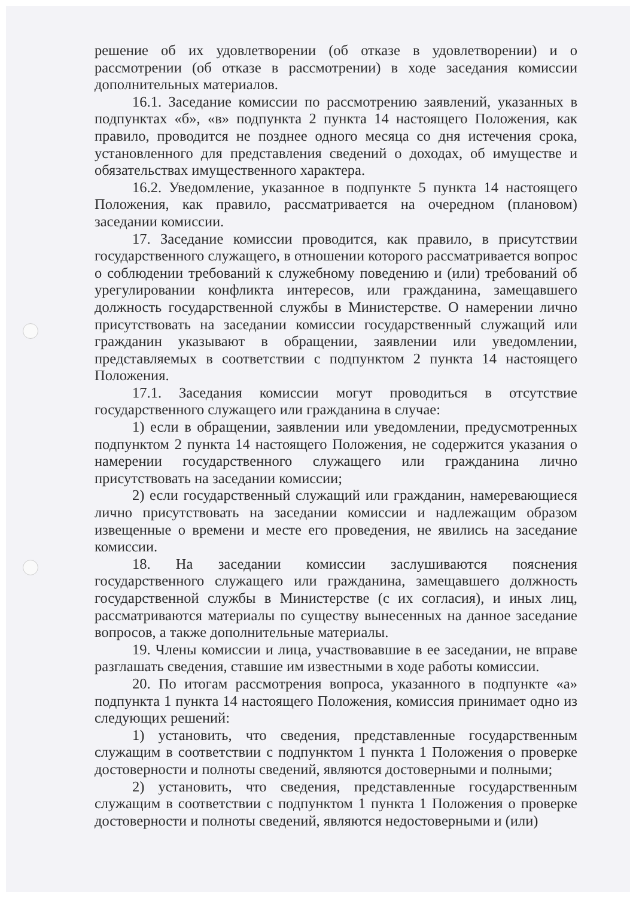решение об их удовлетворении (об отказе в удовлетворении) и о рассмотрении (об отказе в рассмотрении) в ходе заседания комиссии дополнительных материалов.
16.1. Заседание комиссии по рассмотрению заявлений, указанных в подпунктах «б», «в» подпункта 2 пункта 14 настоящего Положения, как правило, проводится не позднее одного месяца со дня истечения срока, установленного для представления сведений о доходах, об имуществе и обязательствах имущественного характера.
16.2. Уведомление, указанное в подпункте 5 пункта 14 настоящего Положения, как правило, рассматривается на очередном (плановом) заседании комиссии.
17. Заседание комиссии проводится, как правило, в присутствии государственного служащего, в отношении которого рассматривается вопрос о соблюдении требований к служебному поведению и (или) требований об урегулировании конфликта интересов, или гражданина, замещавшего должность государственной службы в Министерстве. О намерении лично присутствовать на заседании комиссии государственный служащий или гражданин указывают в обращении, заявлении или уведомлении, представляемых в соответствии с подпунктом 2 пункта 14 настоящего Положения.
17.1. Заседания комиссии могут проводиться в отсутствие государственного служащего или гражданина в случае:
1) если в обращении, заявлении или уведомлении, предусмотренных подпунктом 2 пункта 14 настоящего Положения, не содержится указания о намерении государственного служащего или гражданина лично присутствовать на заседании комиссии;
2) если государственный служащий или гражданин, намеревающиеся лично присутствовать на заседании комиссии и надлежащим образом извещенные о времени и месте его проведения, не явились на заседание комиссии.
18. На заседании комиссии заслушиваются пояснения государственного служащего или гражданина, замещавшего должность государственной службы в Министерстве (с их согласия), и иных лиц, рассматриваются материалы по существу вынесенных на данное заседание вопросов, а также дополнительные материалы.
19. Члены комиссии и лица, участвовавшие в ее заседании, не вправе разглашать сведения, ставшие им известными в ходе работы комиссии.
20. По итогам рассмотрения вопроса, указанного в подпункте «а» подпункта 1 пункта 14 настоящего Положения, комиссия принимает одно из следующих решений:
1) установить, что сведения, представленные государственным служащим в соответствии с подпунктом 1 пункта 1 Положения о проверке достоверности и полноты сведений, являются достоверными и полными;
2) установить, что сведения, представленные государственным служащим в соответствии с подпунктом 1 пункта 1 Положения о проверке достоверности и полноты сведений, являются недостоверными и (или)